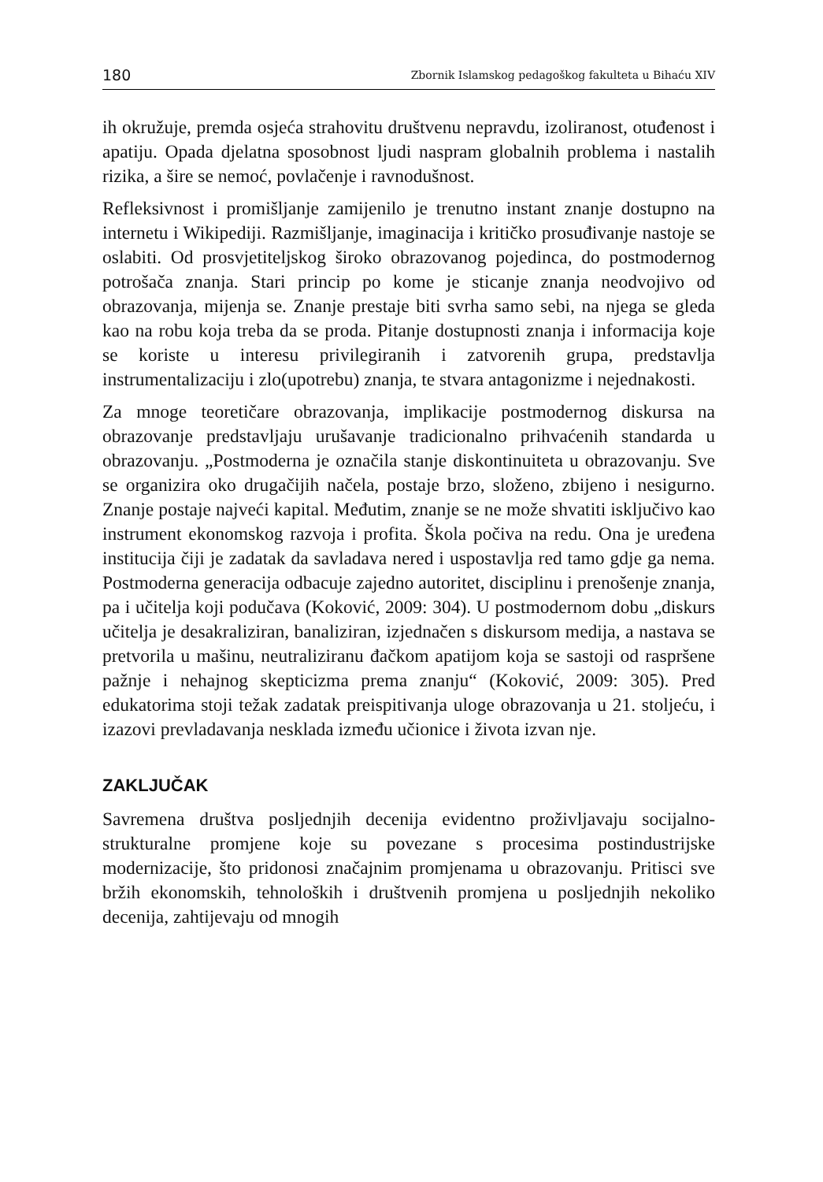180 Zbornik Islamskog pedagoškog fakulteta u Bihaću XIV
ih okružuje, premda osjeća strahovitu društvenu nepravdu, izoliranost, otuđenost i apatiju. Opada djelatna sposobnost ljudi naspram globalnih problema i nastalih rizika, a šire se nemoć, povlačenje i ravnodušnost.
Refleksivnost i promišljanje zamijenilo je trenutno instant znanje dostupno na internetu i Wikipediji. Razmišljanje, imaginacija i kritičko prosuđivanje nastoje se oslabiti. Od prosvjetiteljskog široko obrazovanog pojedinca, do postmodernog potrošača znanja. Stari princip po kome je sticanje znanja neodvojivo od obrazovanja, mijenja se. Znanje prestaje biti svrha samo sebi, na njega se gleda kao na robu koja treba da se proda. Pitanje dostupnosti znanja i informacija koje se koriste u interesu privilegiranih i zatvorenih grupa, predstavlja instrumentalizaciju i zlo(upotrebu) znanja, te stvara antagonizme i nejednakosti.
Za mnoge teoretičare obrazovanja, implikacije postmodernog diskursa na obrazovanje predstavljaju urušavanje tradicionalno prihvaćenih standarda u obrazovanju. „Postmoderna je označila stanje diskontinuiteta u obrazovanju. Sve se organizira oko drugačijih načela, postaje brzo, složeno, zbijeno i nesigurno. Znanje postaje najveći kapital. Međutim, znanje se ne može shvatiti isključivo kao instrument ekonomskog razvoja i profita. Škola počiva na redu. Ona je uređena institucija čiji je zadatak da savladava nered i uspostavlja red tamo gdje ga nema. Postmoderna generacija odbacuje zajedno autoritet, disciplinu i prenošenje znanja, pa i učitelja koji podučava (Koković, 2009: 304). U postmodernom dobu „diskurs učitelja je desakraliziran, banaliziran, izjednačen s diskursom medija, a nastava se pretvorila u mašinu, neutraliziranu đačkom apatijom koja se sastoji od raspršene pažnje i nehajnog skepticizma prema znanju“ (Koković, 2009: 305). Pred edukatorima stoji težak zadatak preispitivanja uloge obrazovanja u 21. stoljeću, i izazovi prevladavanja nesklada između učionice i života izvan nje.
ZAKLJUČAK
Savremena društva posljednjih decenija evidentno proživljavaju socijalno-strukturalne promjene koje su povezane s procesima postindustrijske modernizacije, što pridonosi značajnim promjenama u obrazovanju. Pritisci sve bržih ekonomskih, tehnoloških i društvenih promjena u posljednjih nekoliko decenija, zahtijevaju od mnogih